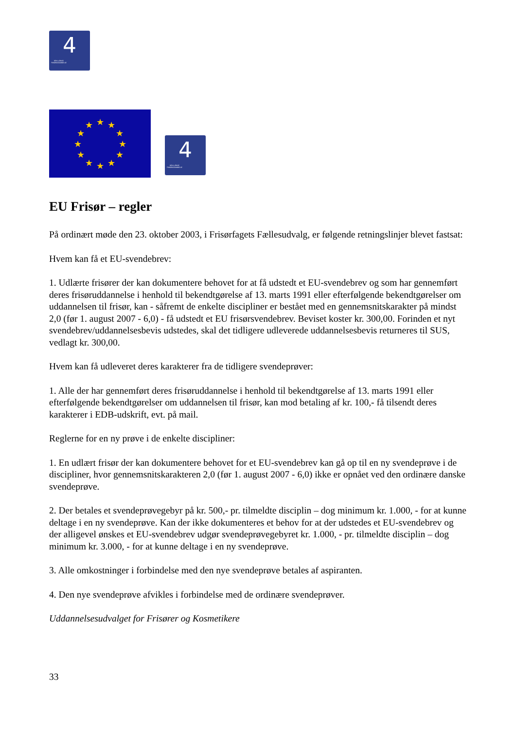4
DEN 4-ÅRIGE
FRISØRUDDANNELSE
★
★
★
★
★
★
★
★
★
★
★
★
4
DEN 4-ÅRIGE
FRISØRUDDANNELSE
EU Frisør – regler
På ordinært møde den 23. oktober 2003, i Frisørfagets Fællesudvalg, er følgende retningslinjer blevet fastsat:
Hvem kan få et EU-svendebrev:
1. Udlærte frisører der kan dokumentere behovet for at få udstedt et EU-svendebrev og som har gennemført deres frisøruddannelse i henhold til bekendtgørelse af 13. marts 1991 eller efterfølgende bekendtgørelser om uddannelsen til frisør, kan - såfremt de enkelte discipliner er bestået med en gennemsnitskarakter på mindst 2,0 (før 1. august 2007 - 6,0) - få udstedt et EU frisørsvendebrev. Beviset koster kr. 300,00. Forinden et nyt svendebrev/uddannelsesbevis udstedes, skal det tidligere udleverede uddannelsesbevis returneres til SUS, vedlagt kr. 300,00.
Hvem kan få udleveret deres karakterer fra de tidligere svendeprøver:
1. Alle der har gennemført deres frisøruddannelse i henhold til bekendtgørelse af 13. marts 1991 eller efterfølgende bekendtgørelser om uddannelsen til frisør, kan mod betaling af kr. 100,- få tilsendt deres karakterer i EDB-udskrift, evt. på mail.
Reglerne for en ny prøve i de enkelte discipliner:
1. En udlært frisør der kan dokumentere behovet for et EU-svendebrev kan gå op til en ny svendeprøve i de discipliner, hvor gennemsnitskarakteren 2,0 (før 1. august 2007 - 6,0) ikke er opnået ved den ordinære danske svendeprøve.
2. Der betales et svendeprøvegebyr på kr. 500,- pr. tilmeldte disciplin – dog minimum kr. 1.000, - for at kunne deltage i en ny svendeprøve. Kan der ikke dokumenteres et behov for at der udstedes et EU-svendebrev og der alligevel ønskes et EU-svendebrev udgør svendeprøvegebyret kr. 1.000, - pr. tilmeldte disciplin – dog minimum kr. 3.000, - for at kunne deltage i en ny svendeprøve.
3. Alle omkostninger i forbindelse med den nye svendeprøve betales af aspiranten.
4. Den nye svendeprøve afvikles i forbindelse med de ordinære svendeprøver.
Uddannelsesudvalget for Frisører og Kosmetikere
33